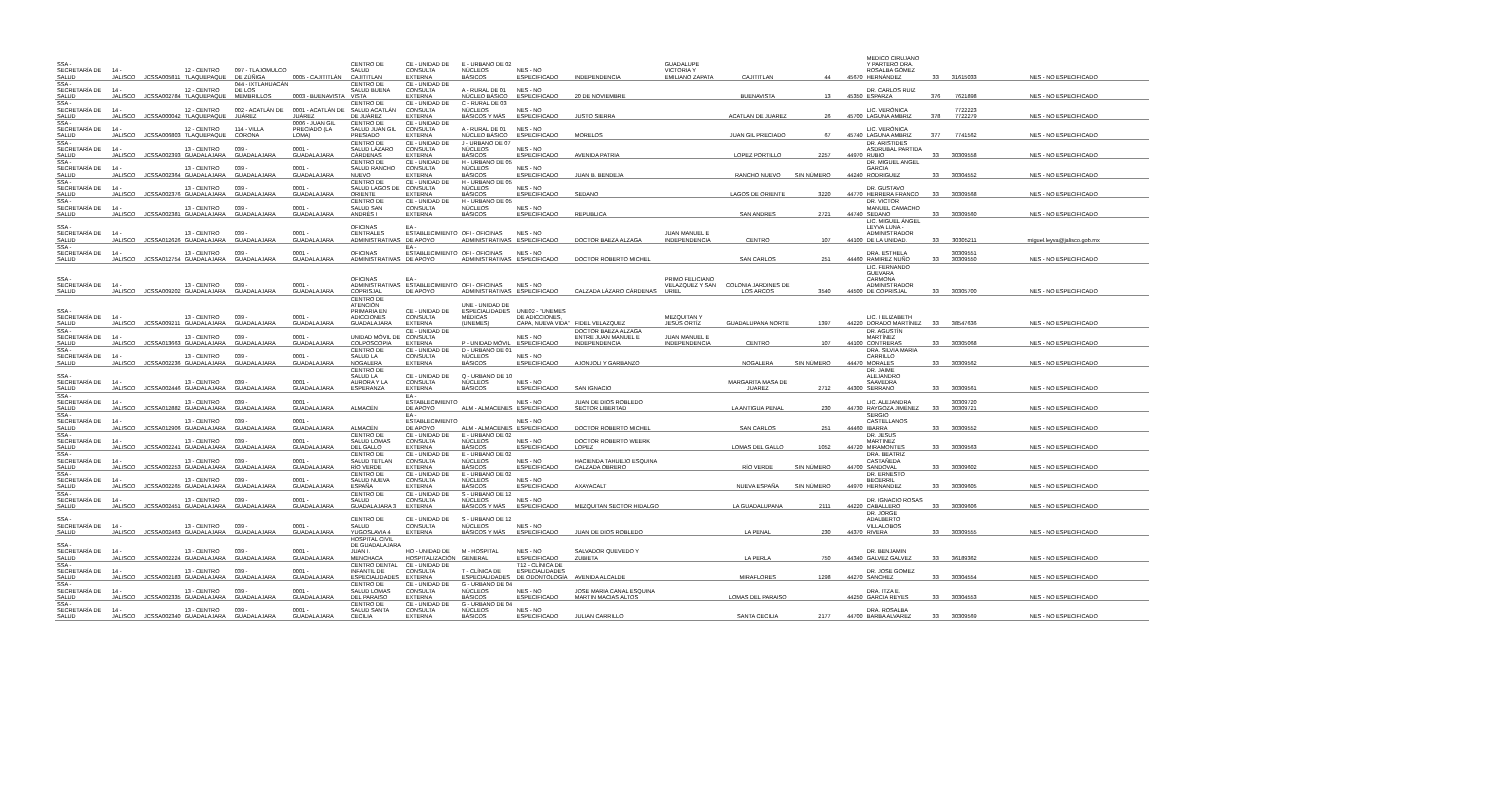| SSA - SECRETARÍA DE SALUD | 14 - JALISCO | JCSSA005811 | 12 - CENTRO TLAQUEPAQUE | 097 - TLAJOMULCO DE ZÚÑIGA | 0005 - CAJITITLÁN | CENTRO DE SALUD CAJITITLAN | CE - UNIDAD DE CONSULTA EXTERNA | E - URBANO DE 02 NÚCLEOS BÁSICOS | NES - NO ESPECIFICADO | INDEPENDENCIA | GUADALUPE VICTORIA Y EMILIANO ZAPATA | CAJITITLAN | 44 | 45670 | MEDICO CIRUJANO Y PARTERO DRA. ROSALBA GÓMEZ HERNÁNDEZ | 33 | 31615033 | NES - NO ESPECIFICADO |
| SSA - SECRETARÍA DE SALUD | 14 - JALISCO | JCSSA002784 | 12 - CENTRO TLAQUEPAQUE | 044 - IXTLAHUACÁN DE LOS MEMBRILLOS | 0003 - BUENAVISTA | CENTRO DE SALUD BUENA VISTA | CE - UNIDAD DE CONSULTA EXTERNA | A - RURAL DE 01 NÚCLEO BÁSICO | NES - NO ESPECIFICADO | 20 DE NOVIEMBRE | | BUENAVISTA | 13 | 45350 | DR. CARLOS RUIZ ESPARZA | 376 | 7621898 | NES - NO ESPECIFICADO |
| SSA - SECRETARÍA DE SALUD | 14 - JALISCO | JCSSA000042 | 12 - CENTRO TLAQUEPAQUE | 002 - ACATLÁN DE JUÁREZ | 0001 - ACATLÁN DE JUÁREZ | CENTRO DE SALUD ACATLÁN DE JUÁREZ | CE - UNIDAD DE CONSULTA EXTERNA | C - RURAL DE 03 NÚCLEOS BÁSICOS Y MÁS | NES - NO ESPECIFICADO | JUSTO SIERRA | | ACATLAN DE JUAREZ | 26 | 45700 | LIC. VERÓNICA LAGUNA AMBRIZ | 378 | 7722223 7722279 | NES - NO ESPECIFICADO |
| SSA - SECRETARÍA DE SALUD | 14 - JALISCO | JCSSA006803 | 12 - CENTRO TLAQUEPAQUE | 114 - VILLA CORONA | 0006 - JUAN GIL PRECIADO (LA LOMA) | CENTRO DE SALUD JUAN GIL PRESIADO | CE - UNIDAD DE CONSULTA EXTERNA | A - RURAL DE 01 NÚCLEO BÁSICO | NES - NO ESPECIFICADO | MORELOS | | JUAN GIL PRECIADO | 67 | 45740 | LIC. VERÓNICA LAGUNA AMBRIZ | 377 | 7741562 | NES - NO ESPECIFICADO |
| SSA - SECRETARÍA DE SALUD | 14 - JALISCO | JCSSA002393 | 13 - CENTRO GUADALAJARA | 039 - GUADALAJARA | 0001 - GUADALAJARA | CENTRO DE SALUD LÁZARO CÁRDENAS | CE - UNIDAD DE CONSULTA EXTERNA | J - URBANO DE 07 NÚCLEOS BÁSICOS | NES - NO ESPECIFICADO | AVENIDA PATRIA | | LOPEZ PORTILLO | 2257 | 44970 | DR. ARISTIDES ASDRUBAL PARTIDA RUBIO | 33 | 30309558 | NES - NO ESPECIFICADO |
| SSA - SECRETARÍA DE SALUD | 14 - JALISCO | JCSSA002364 | 13 - CENTRO GUADALAJARA | 039 - GUADALAJARA | 0001 - GUADALAJARA | CENTRO DE SALUD RANCHO NUEVO | CE - UNIDAD DE CONSULTA EXTERNA | H - URBANO DE 05 NÚCLEOS BÁSICOS | NES - NO ESPECIFICADO | JUAN B. BENDEJA | | RANCHO NUEVO | SIN NÚMERO | 44240 | DR. MIGUEL ANGEL GARCIA RODRIGUEZ | 33 | 30304552 | NES - NO ESPECIFICADO |
| SSA - SECRETARÍA DE SALUD | 14 - JALISCO | JCSSA002376 | 13 - CENTRO GUADALAJARA | 039 - GUADALAJARA | 0001 - GUADALAJARA | CENTRO DE SALUD LAGOS DE ORIENTE | CE - UNIDAD DE CONSULTA EXTERNA | H - URBANO DE 05 NÚCLEOS BÁSICOS | NES - NO ESPECIFICADO | SEDANO | | LAGOS DE ORIENTE | 3220 | 44770 | DR. GUSTAVO HERRERA FRANCO | 33 | 30309568 | NES - NO ESPECIFICADO |
| SSA - SECRETARÍA DE SALUD | 14 - JALISCO | JCSSA002381 | 13 - CENTRO GUADALAJARA | 039 - GUADALAJARA | 0001 - GUADALAJARA | CENTRO DE SALUD SAN ANDRÉS I | CE - UNIDAD DE CONSULTA EXTERNA | H - URBANO DE 05 NÚCLEOS BÁSICOS | NES - NO ESPECIFICADO | REPUBLICA | | SAN ANDRES | 2721 | 44740 | DR. VICTOR MANUEL CAMACHO SEDANO | 33 | 30309560 | NES - NO ESPECIFICADO |
| SSA - SECRETARÍA DE SALUD | 14 - JALISCO | JCSSA012626 | 13 - CENTRO GUADALAJARA | 039 - GUADALAJARA | 0001 - GUADALAJARA | OFICINAS CENTRALES ADMINISTRATIVAS | EA - ESTABLECIMIENTO DE APOYO | OFI - OFICINAS ADMINISTRATIVAS | NES - NO ESPECIFICADO | DOCTOR BAEZA ALZAGA | JUAN MANUEL E INDEPENDENCIA | CENTRO | 107 | 44100 | LIC. MIGUEL ÁNGEL LEYVA LUNA - ADMINISTRADOR DE LA UNIDAD. | 33 | 30305211 | miguel.leyva@jalisco.gob.mx |
| SSA - SECRETARÍA DE SALUD | 14 - JALISCO | JCSSA012754 | 13 - CENTRO GUADALAJARA | 039 - GUADALAJARA | 0001 - GUADALAJARA | OFICINAS ADMINISTRATIVAS | EA - ESTABLECIMIENTO DE APOYO | OFI - OFICINAS ADMINISTRATIVAS | NES - NO ESPECIFICADO | DOCTOR ROBERTO MICHEL | | SAN CARLOS | 251 | 44460 | DRA. ESTHELA RAMIREZ NUÑO | 33 | 30309551 30309550 | NES - NO ESPECIFICADO |
| SSA - SECRETARÍA DE SALUD | 14 - JALISCO | JCSSA009202 | 13 - CENTRO GUADALAJARA | 039 - GUADALAJARA | 0001 - GUADALAJARA | OFICINAS ADMINISTRATIVAS COPRISJAL | EA - ESTABLECIMIENTO DE APOYO | OFI - OFICINAS ADMINISTRATIVAS | NES - NO ESPECIFICADO | CALZADA LÁZARO CÁRDENAS | PRIMO FELICIANO VELAZQUEZ Y SAN URIEL | COLONIA JARDINES DE LOS ARCOS | 3540 | 44500 | LIC. FERNANDO GUEVARA CARMONA ADMINISTRADOR DE COPRISJAL | 33 | 30305700 | NES - NO ESPECIFICADO |
| SSA - SECRETARÍA DE SALUD | 14 - JALISCO | JCSSA009211 | 13 - CENTRO GUADALAJARA | 039 - GUADALAJARA | 0001 - GUADALAJARA | CENTRO DE ATENCIÓN PRIMARIA EN ADICCIONES GUADALAJARA | CE - UNIDAD DE CONSULTA EXTERNA | UNE - UNIDAD DE ESPECIALIDADES MÉDICAS (UNEMES) | UNE02 - "UNEMES DE ADICCIONES, CAPA, NUEVA VIDA" | FIDEL VELAZQUEZ | MEZQUITAN Y JESÚS ORTÍZ | GUADALUPANA NORTE | 1397 | 44220 | LIC. I ELIZABETH DORADO MARTÍNEZ | 33 | 38547636 | NES - NO ESPECIFICADO |
| SSA - SECRETARÍA DE SALUD | 14 - JALISCO | JCSSA013663 | 13 - CENTRO GUADALAJARA | 039 - GUADALAJARA | 0001 - GUADALAJARA | UNIDAD MÓVIL DE COLPOSCOPIA | CE - UNIDAD DE CONSULTA EXTERNA | P - UNIDAD MÓVIL | NES - NO ESPECIFICADO | DOCTOR BAEZA ALZAGA ENTRE JUAN MANUEL E INDEPENDENCIA | JUAN MANUEL E INDEPENDENCIA | CENTRO | 107 | 44100 | DR. AGUSTÍN MARTÍNEZ CONTRERAS | 33 | 30305068 | NES - NO ESPECIFICADO |
| SSA - SECRETARÍA DE SALUD | 14 - JALISCO | JCSSA002236 | 13 - CENTRO GUADALAJARA | 039 - GUADALAJARA | 0001 - GUADALAJARA | CENTRO DE SALUD LA NOGALERA | CE - UNIDAD DE CONSULTA EXTERNA | D - URBANO DE 01 NÚCLEOS BÁSICOS | NES - NO ESPECIFICADO | AJONJOLI Y GARBANZO | | NOGALERA | SIN NÚMERO | 44470 | DRA. SILVIA MARIA CARRILLO MORALES | 33 | 30309562 | NES - NO ESPECIFICADO |
| SSA - SECRETARÍA DE SALUD | 14 - JALISCO | JCSSA002446 | 13 - CENTRO GUADALAJARA | 039 - GUADALAJARA | 0001 - GUADALAJARA | CENTRO DE SALUD LA AURORA Y LA ESPERANZA | CE - UNIDAD DE CONSULTA EXTERNA | Q - URBANO DE 10 NÚCLEOS BÁSICOS | NES - NO ESPECIFICADO | SAN IGNACIO | | MARGARITA MASA DE JUAREZ | 2712 | 44300 | DR. JAIME ALEJANDRO SAAVEDRA SERRANO | 33 | 30309561 | NES - NO ESPECIFICADO |
| SSA - SECRETARÍA DE SALUD | 14 - JALISCO | JCSSA012882 | 13 - CENTRO GUADALAJARA | 039 - GUADALAJARA | 0001 - GUADALAJARA | ALMACÉN | EA - ESTABLECIMIENTO DE APOYO | ALM - ALMACENES | NES - NO ESPECIFICADO | JUAN DE DIOS ROBLEDO SECTOR LIBERTAD | | LA ANTIGUA PENAL | 230 | 44730 | LIC. ALEJANDRA RAYGOZA JIMÉNEZ | 33 | 30309720 30309721 | NES - NO ESPECIFICADO |
| SSA - SECRETARÍA DE SALUD | 14 - JALISCO | JCSSA012906 | 13 - CENTRO GUADALAJARA | 039 - GUADALAJARA | 0001 - GUADALAJARA | ALMACÉN | EA - ESTABLECIMIENTO DE APOYO | ALM - ALMACENES | NES - NO ESPECIFICADO | DOCTOR ROBERTO MICHEL | | SAN CARLOS | 251 | 44460 | SERGIO CASTELLANOS IBARRA | 33 | 30309552 | NES - NO ESPECIFICADO |
| SSA - SECRETARÍA DE SALUD | 14 - JALISCO | JCSSA002241 | 13 - CENTRO GUADALAJARA | 039 - GUADALAJARA | 0001 - GUADALAJARA | CENTRO DE SALUD LOMAS DEL GALLO | CE - UNIDAD DE CONSULTA EXTERNA | E - URBANO DE 02 NÚCLEOS BÁSICOS | NES - NO ESPECIFICADO | DOCTOR ROBERTO WEERK LOPEZ | | LOMAS DEL GALLO | 1052 | 44720 | DR. JESUS MARTINEZ MIRAMONTES | 33 | 30309563 | NES - NO ESPECIFICADO |
| SSA - SECRETARÍA DE SALUD | 14 - JALISCO | JCSSA002253 | 13 - CENTRO GUADALAJARA | 039 - GUADALAJARA | 0001 - GUADALAJARA | CENTRO DE SALUD TETLAN RÍO VERDE | CE - UNIDAD DE CONSULTA EXTERNA | E - URBANO DE 02 NÚCLEOS BÁSICOS | NES - NO ESPECIFICADO | HACIENDA TAHUEJO ESQUINA CALZADA OBRERO | | RÍO VERDE | SIN NÚMERO | 44700 | DRA. BEATRIZ CASTAÑEDA SANDOVAL | 33 | 30309602 | NES - NO ESPECIFICADO |
| SSA - SECRETARÍA DE SALUD | 14 - JALISCO | JCSSA002265 | 13 - CENTRO GUADALAJARA | 039 - GUADALAJARA | 0001 - GUADALAJARA | CENTRO DE SALUD NUEVA ESPAÑA | CE - UNIDAD DE CONSULTA EXTERNA | E - URBANO DE 02 NÚCLEOS BÁSICOS | NES - NO ESPECIFICADO | AXAYACALT | | NUEVA ESPAÑA | SIN NÚMERO | 44970 | DR. ERNESTO BECERRIL HERNANDEZ | 33 | 30309605 | NES - NO ESPECIFICADO |
| SSA - SECRETARÍA DE SALUD | 14 - JALISCO | JCSSA002451 | 13 - CENTRO GUADALAJARA | 039 - GUADALAJARA | 0001 - GUADALAJARA | CENTRO DE SALUD GUADALAJARA 3 | CE - UNIDAD DE CONSULTA EXTERNA | S - URBANO DE 12 NÚCLEOS BÁSICOS Y MÁS | NES - NO ESPECIFICADO | MEZQUITAN SECTOR HIDALGO | | LA GUADALUPANA | 2111 | 44220 | DR. IGNACIO ROSAS CABALLERO | 33 | 30309606 | NES - NO ESPECIFICADO |
| SSA - SECRETARÍA DE SALUD | 14 - JALISCO | JCSSA002463 | 13 - CENTRO GUADALAJARA | 039 - GUADALAJARA | 0001 - GUADALAJARA | CENTRO DE SALUD YUGOSLAVIA 4 | CE - UNIDAD DE CONSULTA EXTERNA | S - URBANO DE 12 NÚCLEOS BÁSICOS Y MÁS | NES - NO ESPECIFICADO | JUAN DE DIOS ROBLEDO | | LA PENAL | 230 | 44370 | DR. JORGE ADALBERTO VILLALOBOS RIVERA | 33 | 30309555 | NES - NO ESPECIFICADO |
| SSA - SECRETARÍA DE SALUD | 14 - JALISCO | JCSSA002224 | 13 - CENTRO GUADALAJARA | 039 - GUADALAJARA | 0001 - GUADALAJARA | HOSPITAL CIVIL DE GUADALAJARA JUAN I. MENCHACA | HO - UNIDAD DE HOSPITALIZACIÓN | M - HOSPITAL GENERAL | NES - NO ESPECIFICADO | SALVADOR QUEVEDO Y ZUBIETA | | LA PERLA | 750 | 44340 | DR. BENJAMIN GALVEZ GALVEZ | 33 | 36189362 | NES - NO ESPECIFICADO |
| SSA - SECRETARÍA DE SALUD | 14 - JALISCO | JCSSA002183 | 13 - CENTRO GUADALAJARA | 039 - GUADALAJARA | 0001 - GUADALAJARA | CENTRO DENTAL INFANTIL DE ESPECIALIDADES | CE - UNIDAD DE CONSULTA EXTERNA | T - CLÍNICA DE ESPECIALIDADES | T12 - CLÍNICA DE ESPECIALIDADES DE ODONTOLOGÍA | AVENIDA ALCALDE | | MIRAFLORES | 1298 | 44270 | DR. JOSE GOMEZ SANCHEZ | 33 | 30304554 | NES - NO ESPECIFICADO |
| SSA - SECRETARÍA DE SALUD | 14 - JALISCO | JCSSA002335 | 13 - CENTRO GUADALAJARA | 039 - GUADALAJARA | 0001 - GUADALAJARA | CENTRO DE SALUD LOMAS DEL PARAISO | CE - UNIDAD DE CONSULTA EXTERNA | G - URBANO DE 04 NÚCLEOS BÁSICOS | NES - NO ESPECIFICADO | JOSE MARIA CANAL ESQUINA MARTIN MACIAS ALTOS | | LOMAS DEL PARAISO | | 44250 | DRA. ITZA E. GARCIA REYES | 33 | 30304553 | NES - NO ESPECIFICADO |
| SSA - SECRETARÍA DE SALUD | 14 - JALISCO | JCSSA002340 | 13 - CENTRO GUADALAJARA | 039 - GUADALAJARA | 0001 - GUADALAJARA | CENTRO DE SALUD SANTA CECILIA | CE - UNIDAD DE CONSULTA EXTERNA | G - URBANO DE 04 NÚCLEOS BÁSICOS | NES - NO ESPECIFICADO | JULIAN CARRILLO | | SANTA CECILIA | 2177 | 44700 | DRA. ROSALBA BARBA ALVAREZ | 33 | 30309569 | NES - NO ESPECIFICADO |